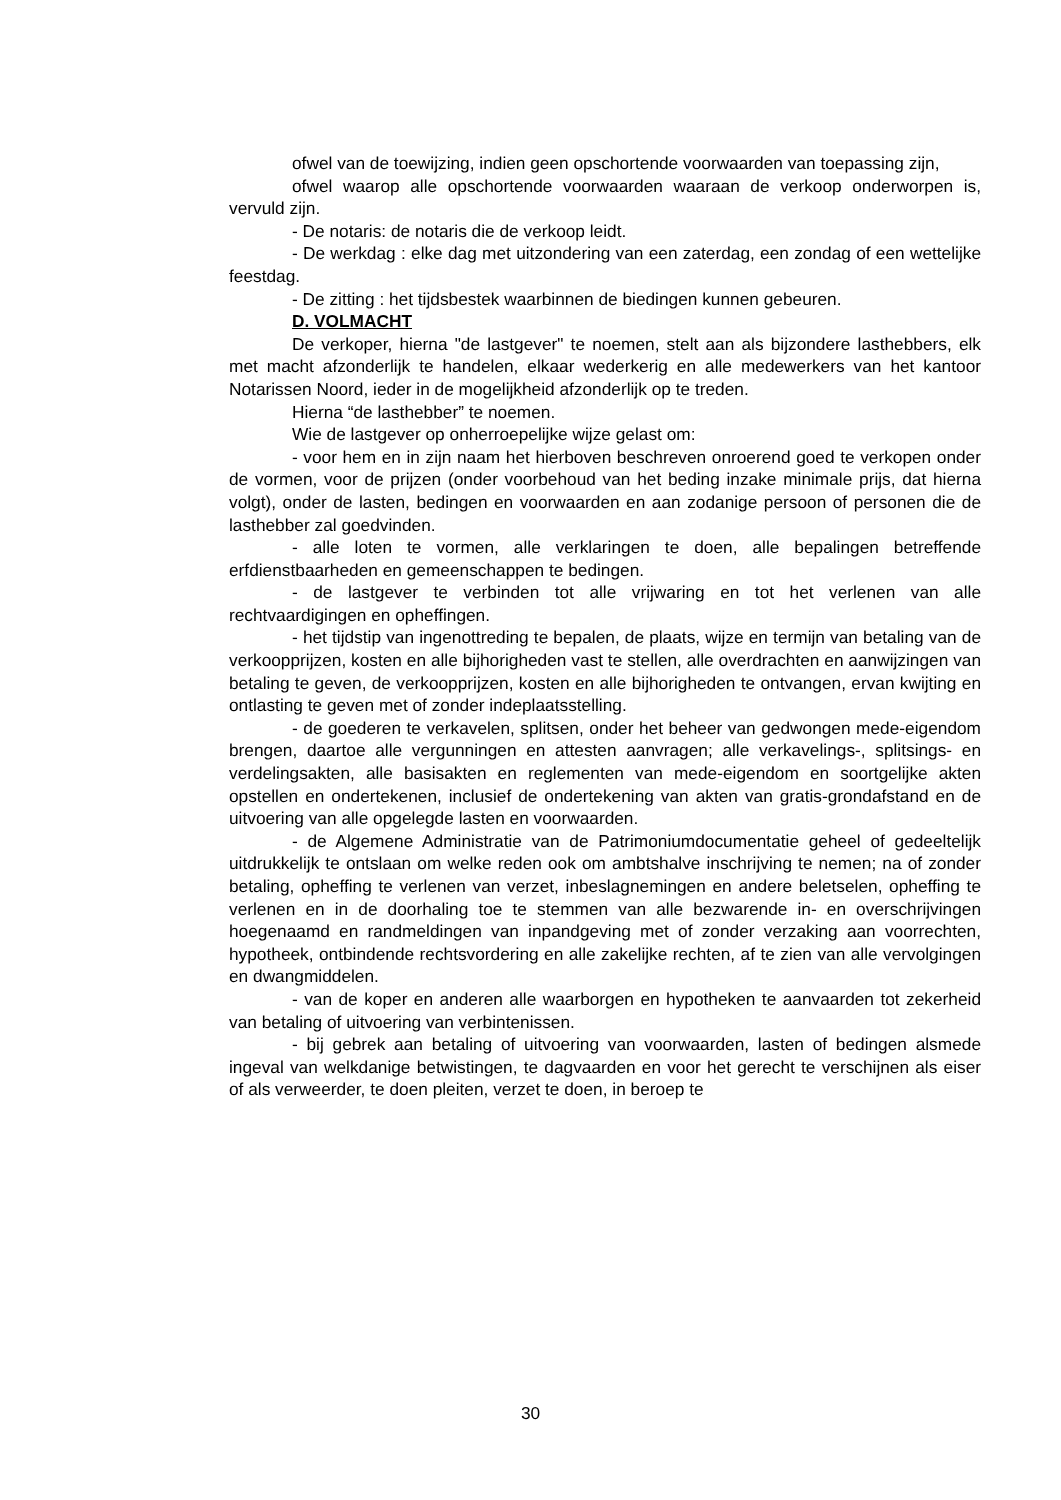ofwel van de toewijzing, indien geen opschortende voorwaarden van toepassing zijn,
ofwel waarop alle opschortende voorwaarden waaraan de verkoop onderworpen is, vervuld zijn.
- De notaris: de notaris die de verkoop leidt.
- De werkdag : elke dag met uitzondering van een zaterdag, een zondag of een wettelijke feestdag.
- De zitting : het tijdsbestek waarbinnen de biedingen kunnen gebeuren.
D. VOLMACHT
De verkoper, hierna "de lastgever" te noemen, stelt aan als bijzondere lasthebbers, elk met macht afzonderlijk te handelen, elkaar wederkerig en alle medewerkers van het kantoor Notarissen Noord, ieder in de mogelijkheid afzonderlijk op te treden.
Hierna “de lasthebber” te noemen.
Wie de lastgever op onherroepelijke wijze gelast om:
- voor hem en in zijn naam het hierboven beschreven onroerend goed te verkopen onder de vormen, voor de prijzen (onder voorbehoud van het beding inzake minimale prijs, dat hierna volgt), onder de lasten, bedingen en voorwaarden en aan zodanige persoon of personen die de lasthebber zal goedvinden.
- alle loten te vormen, alle verklaringen te doen, alle bepalingen betreffende erfdienstbaarheden en gemeenschappen te bedingen.
- de lastgever te verbinden tot alle vrijwaring en tot het verlenen van alle rechtvaardigingen en opheffingen.
- het tijdstip van ingenottreding te bepalen, de plaats, wijze en termijn van betaling van de verkoopprijzen, kosten en alle bijhorigheden vast te stellen, alle overdrachten en aanwijzingen van betaling te geven, de verkoopprijzen, kosten en alle bijhorigheden te ontvangen, ervan kwijting en ontlasting te geven met of zonder indeplaatsstelling.
- de goederen te verkavelen, splitsen, onder het beheer van gedwongen mede-eigendom brengen, daartoe alle vergunningen en attesten aanvragen; alle verkavelings-, splitsings- en verdelingsakten, alle basisakten en reglementen van mede-eigendom en soortgelijke akten opstellen en ondertekenen, inclusief de ondertekening van akten van gratis-grondafstand en de uitvoering van alle opgelegde lasten en voorwaarden.
- de Algemene Administratie van de Patrimoniumdocumentatie geheel of gedeeltelijk uitdrukkelijk te ontslaan om welke reden ook om ambtshalve inschrijving te nemen; na of zonder betaling, opheffing te verlenen van verzet, inbeslagnemingen en andere beletselen, opheffing te verlenen en in de doorhaling toe te stemmen van alle bezwarende in- en overschrijvingen hoegenaamd en randmeldingen van inpandgeving met of zonder verzaking aan voorrechten, hypotheek, ontbindende rechtsvordering en alle zakelijke rechten, af te zien van alle vervolgingen en dwangmiddelen.
- van de koper en anderen alle waarborgen en hypotheken te aanvaarden tot zekerheid van betaling of uitvoering van verbintenissen.
- bij gebrek aan betaling of uitvoering van voorwaarden, lasten of bedingen alsmede ingeval van welkdanige betwistingen, te dagvaarden en voor het gerecht te verschijnen als eiser of als verweerder, te doen pleiten, verzet te doen, in beroep te
30